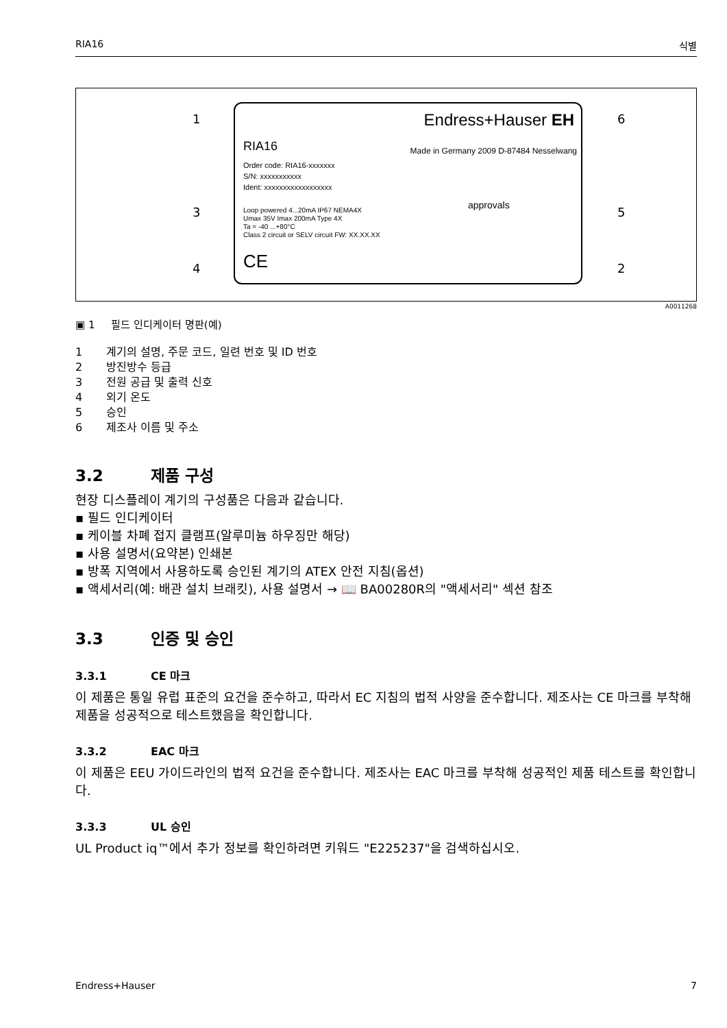RIA16 식별
Endress+Hauser EH
RIA16
Made in Germany 2009 D-87484 Nesselwang
Order code: RIA16-xxxxxxx
S/N: xxxxxxxxxxx
Ident: xxxxxxxxxxxxxxxxxx
Loop powered 4...20mA IP67 NEMA4X
Umax 35V Imax 200mA Type 4X
Ta = -40 ...+80°C
Class 2 circuit or SELV circuit FW: XX.XX.XX
approvals
CE
1
3
4
6
5
2
A0011268
▣ 1 필드 인디케이터 명판(예)
1 계기의 설명, 주문 코드, 일련 번호 및 ID 번호
2 방진방수 등급
3 전원 공급 및 출력 신호
4 외기 온도
5 승인
6 제조사 이름 및 주소
3.2 제품 구성
현장 디스플레이 계기의 구성품은 다음과 같습니다.
▪ 필드 인디케이터
▪ 케이블 차폐 접지 클램프(알루미늄 하우징만 해당)
▪ 사용 설명서(요약본) 인쇄본
▪ 방폭 지역에서 사용하도록 승인된 계기의 ATEX 안전 지침(옵션)
▪ 액세서리(예: 배관 설치 브래킷), 사용 설명서 → 📖 BA00280R의 "액세서리" 섹션 참조
3.3 인증 및 승인
3.3.1 CE 마크
이 제품은 통일 유럽 표준의 요건을 준수하고, 따라서 EC 지침의 법적 사양을 준수합니다. 제조사는 CE 마크를 부착해 제품을 성공적으로 테스트했음을 확인합니다.
3.3.2 EAC 마크
이 제품은 EEU 가이드라인의 법적 요건을 준수합니다. 제조사는 EAC 마크를 부착해 성공적인 제품 테스트를 확인합니다.
3.3.3 UL 승인
UL Product iq™에서 추가 정보를 확인하려면 키워드 "E225237"을 검색하십시오.
Endress+Hauser 7